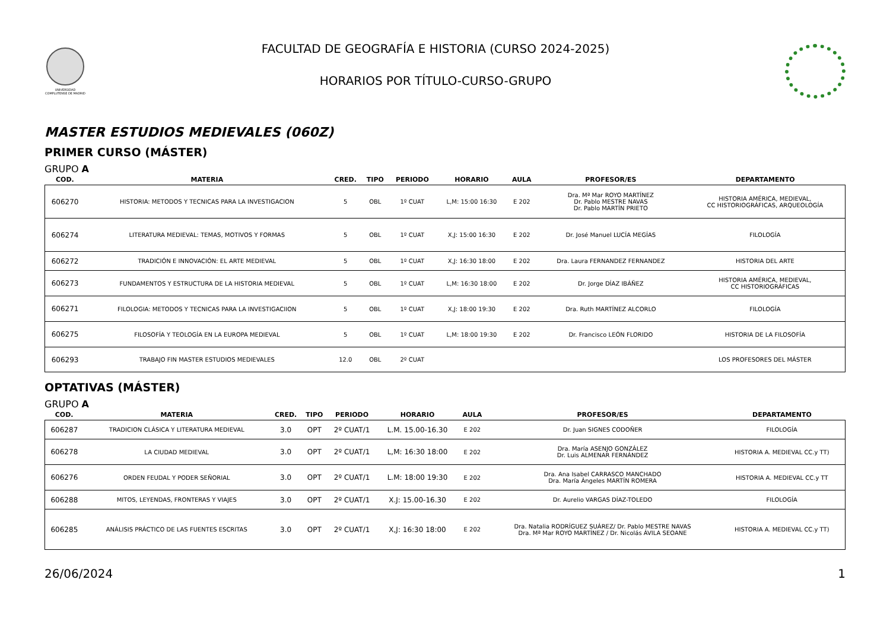UNIVERSIDAD COMPLUTENSE DE MADRID
FACULTAD DE GEOGRAFÍA E HISTORIA (CURSO 2024-2025)
HORARIOS POR TÍTULO-CURSO-GRUPO
MASTER ESTUDIOS MEDIEVALES (060Z)
PRIMER CURSO (MÁSTER)
GRUPO A
| COD. | MATERIA | CRED. | TIPO | PERIODO | HORARIO | AULA | PROFESOR/ES | DEPARTAMENTO |
| --- | --- | --- | --- | --- | --- | --- | --- | --- |
| 606270 | HISTORIA: METODOS Y TECNICAS PARA LA INVESTIGACION | 5 | OBL | 1º CUAT | L,M: 15:00 16:30 | E 202 | Dra. Mª Mar ROYO MARTÍNEZ Dr. Pablo MESTRE NAVAS Dr. Pablo MARTÍN PRIETO | HISTORIA AMÉRICA, MEDIEVAL, CC HISTORIOGRÁFICAS, ARQUEOLOGÍA |
| 606274 | LITERATURA MEDIEVAL: TEMAS, MOTIVOS Y FORMAS | 5 | OBL | 1º CUAT | X,J: 15:00 16:30 | E 202 | Dr. José Manuel LUCÍA MEGÍAS | FILOLOGÍA |
| 606272 | TRADICIÓN E INNOVACIÓN: EL ARTE MEDIEVAL | 5 | OBL | 1º CUAT | X,J: 16:30 18:00 | E 202 | Dra. Laura FERNANDEZ FERNANDEZ | HISTORIA DEL ARTE |
| 606273 | FUNDAMENTOS Y ESTRUCTURA DE LA HISTORIA MEDIEVAL | 5 | OBL | 1º CUAT | L,M: 16:30 18:00 | E 202 | Dr. Jorge DÍAZ IBÁÑEZ | HISTORIA AMÉRICA, MEDIEVAL, CC HISTORIOGRÁFICAS |
| 606271 | FILOLOGIA: METODOS Y TECNICAS PARA LA INVESTIGACIION | 5 | OBL | 1º CUAT | X,J: 18:00 19:30 | E 202 | Dra. Ruth MARTÍNEZ ALCORLO | FILOLOGÍA |
| 606275 | FILOSOFÍA Y TEOLOGÍA EN LA EUROPA MEDIEVAL | 5 | OBL | 1º CUAT | L,M: 18:00 19:30 | E 202 | Dr. Francisco LEÓN FLORIDO | HISTORIA DE LA FILOSOFÍA |
| 606293 | TRABAJO FIN MASTER ESTUDIOS MEDIEVALES | 12.0 | OBL | 2º CUAT | | | | LOS PROFESORES DEL MÁSTER |
OPTATIVAS (MÁSTER)
GRUPO A
| COD. | MATERIA | CRED. | TIPO | PERIODO | HORARIO | AULA | PROFESOR/ES | DEPARTAMENTO |
| --- | --- | --- | --- | --- | --- | --- | --- | --- |
| 606287 | TRADICION CLÁSICA Y LITERATURA MEDIEVAL | 3.0 | OPT | 2º CUAT/1 | L.M. 15.00-16.30 | E 202 | Dr. Juan SIGNES CODOÑER | FILOLOGÍA |
| 606278 | LA CIUDAD MEDIEVAL | 3.0 | OPT | 2º CUAT/1 | L,M: 16:30 18:00 | E 202 | Dra. María ASENJO GONZÁLEZ Dr. Luis ALMENAR FERNÁNDEZ | HISTORIA A. MEDIEVAL CC.y TT) |
| 606276 | ORDEN FEUDAL Y PODER SEÑORIAL | 3.0 | OPT | 2º CUAT/1 | L.M: 18:00 19:30 | E 202 | Dra. Ana Isabel CARRASCO MANCHADO Dra. María Ángeles MARTÍN ROMERA | HISTORIA A. MEDIEVAL CC.y TT |
| 606288 | MITOS, LEYENDAS, FRONTERAS Y VIAJES | 3.0 | OPT | 2º CUAT/1 | X.J: 15.00-16.30 | E 202 | Dr. Aurelio VARGAS DÍAZ-TOLEDO | FILOLOGÍA |
| 606285 | ANÁLISIS PRÁCTICO DE LAS FUENTES ESCRITAS | 3.0 | OPT | 2º CUAT/1 | X,J: 16:30 18:00 | E 202 | Dra. Natalia RODRÍGUEZ SUÁREZ/ Dr. Pablo MESTRE NAVAS Dra. Mª Mar ROYO MARTÍNEZ / Dr. Nicolás ÁVILA SEOANE | HISTORIA A. MEDIEVAL CC.y TT) |
26/06/2024 1